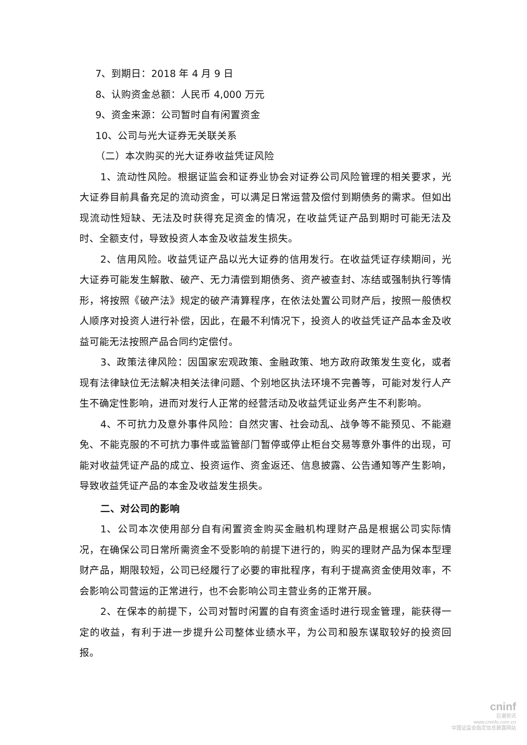7、到期日：2018 年 4 月 9 日
8、认购资金总额：人民币 4,000 万元
9、资金来源：公司暂时自有闲置资金
10、公司与光大证券无关联关系
（二）本次购买的光大证券收益凭证风险
1、流动性风险。根据证监会和证券业协会对证券公司风险管理的相关要求，光大证券目前具备充足的流动资金，可以满足日常运营及偿付到期债务的需求。但如出现流动性短缺、无法及时获得充足资金的情况，在收益凭证产品到期时可能无法及时、全额支付，导致投资人本金及收益发生损失。
2、信用风险。收益凭证产品以光大证券的信用发行。在收益凭证存续期间，光大证券可能发生解散、破产、无力清偿到期债务、资产被查封、冻结或强制执行等情形，将按照《破产法》规定的破产清算程序，在依法处置公司财产后，按照一般债权人顺序对投资人进行补偿，因此，在最不利情况下，投资人的收益凭证产品本金及收益可能无法按照产品合同约定偿付。
3、政策法律风险：因国家宏观政策、金融政策、地方政府政策发生变化，或者现有法律缺位无法解决相关法律问题、个别地区执法环境不完善等，可能对发行人产生不确定性影响，进而对发行人正常的经营活动及收益凭证业务产生不利影响。
4、不可抗力及意外事件风险：自然灾害、社会动乱、战争等不能预见、不能避免、不能克服的不可抗力事件或监管部门暂停或停止柜台交易等意外事件的出现，可能对收益凭证产品的成立、投资运作、资金返还、信息披露、公告通知等产生影响，导致收益凭证产品的本金及收益发生损失。
二、对公司的影响
1、公司本次使用部分自有闲置资金购买金融机构理财产品是根据公司实际情况，在确保公司日常所需资金不受影响的前提下进行的，购买的理财产品为保本型理财产品，期限较短，公司已经履行了必要的审批程序，有利于提高资金使用效率，不会影响公司营运的正常进行，也不会影响公司主营业务的正常开展。
2、在保本的前提下，公司对暂时闲置的自有资金适时进行现金管理，能获得一定的收益，有利于进一步提升公司整体业绩水平，为公司和股东谋取较好的投资回报。
cninf
巨潮资讯
www.cninfo.com.cn
中国证监会指定信息披露网站